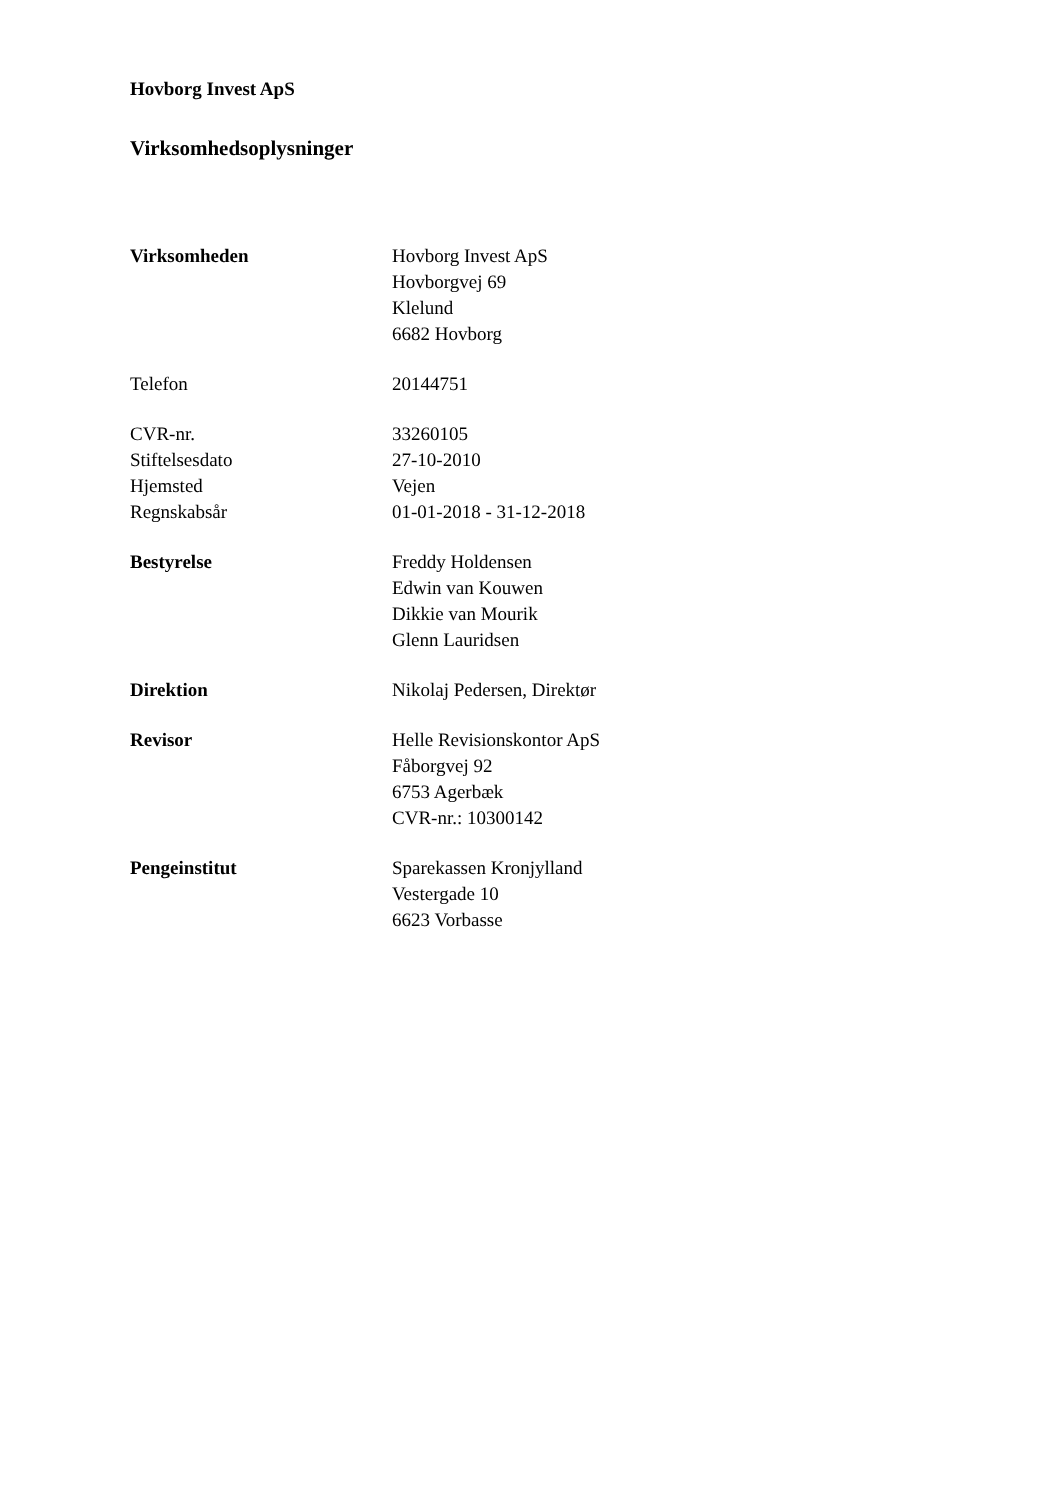Hovborg Invest ApS
Virksomhedsoplysninger
Virksomheden Hovborg Invest ApS
Hovborgvej 69
Klelund
6682 Hovborg
Telefon 20144751
CVR-nr. 33260105
Stiftelsesdato 27-10-2010
Hjemsted Vejen
Regnskabsår 01-01-2018 - 31-12-2018
Bestyrelse Freddy Holdensen
Edwin van Kouwen
Dikkie van Mourik
Glenn Lauridsen
Direktion Nikolaj Pedersen, Direktør
Revisor Helle Revisionskontor ApS
Fåborgvej 92
6753 Agerbæk
CVR-nr.: 10300142
Pengeinstitut Sparekassen Kronjylland
Vestergade 10
6623 Vorbasse